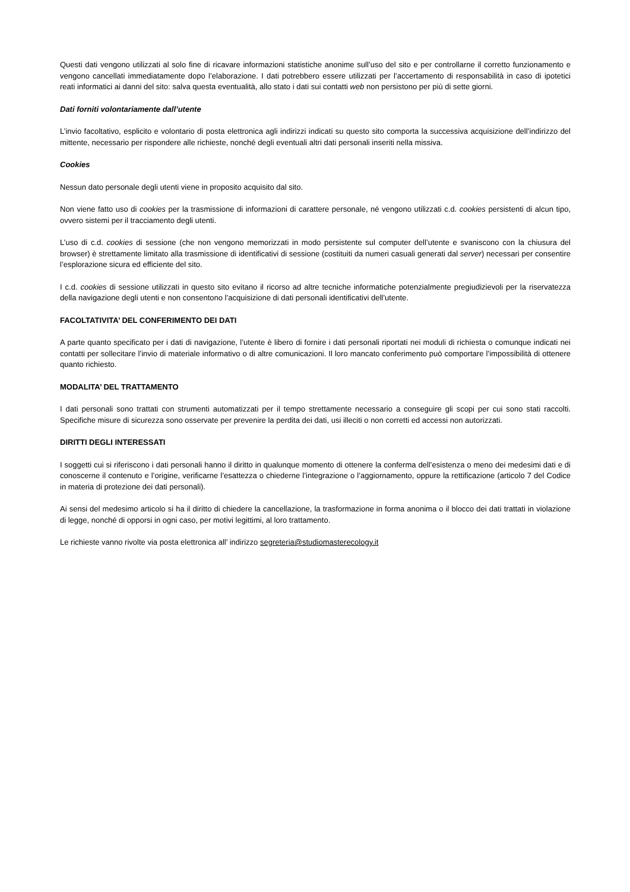Questi dati vengono utilizzati al solo fine di ricavare informazioni statistiche anonime sull’uso del sito e per controllarne il corretto funzionamento e vengono cancellati immediatamente dopo l’elaborazione. I dati potrebbero essere utilizzati per l’accertamento di responsabilità in caso di ipotetici reati informatici ai danni del sito: salva questa eventualità, allo stato i dati sui contatti web non persistono per più di sette giorni.
Dati forniti volontariamente dall’utente
L’invio facoltativo, esplicito e volontario di posta elettronica agli indirizzi indicati su questo sito comporta la successiva acquisizione dell’indirizzo del mittente, necessario per rispondere alle richieste, nonché degli eventuali altri dati personali inseriti nella missiva.
Cookies
Nessun dato personale degli utenti viene in proposito acquisito dal sito.
Non viene fatto uso di cookies per la trasmissione di informazioni di carattere personale, né vengono utilizzati c.d. cookies persistenti di alcun tipo, ovvero sistemi per il tracciamento degli utenti.
L’uso di c.d. cookies di sessione (che non vengono memorizzati in modo persistente sul computer dell’utente e svaniscono con la chiusura del browser) è strettamente limitato alla trasmissione di identificativi di sessione (costituiti da numeri casuali generati dal server) necessari per consentire l’esplorazione sicura ed efficiente del sito.
I c.d. cookies di sessione utilizzati in questo sito evitano il ricorso ad altre tecniche informatiche potenzialmente pregiudizievoli per la riservatezza della navigazione degli utenti e non consentono l’acquisizione di dati personali identificativi dell’utente.
FACOLTATIVITA’ DEL CONFERIMENTO DEI DATI
A parte quanto specificato per i dati di navigazione, l’utente è libero di fornire i dati personali riportati nei moduli di richiesta o comunque indicati nei contatti per sollecitare l’invio di materiale informativo o di altre comunicazioni. Il loro mancato conferimento può comportare l’impossibilità di ottenere quanto richiesto.
MODALITA’ DEL TRATTAMENTO
I dati personali sono trattati con strumenti automatizzati per il tempo strettamente necessario a conseguire gli scopi per cui sono stati raccolti. Specifiche misure di sicurezza sono osservate per prevenire la perdita dei dati, usi illeciti o non corretti ed accessi non autorizzati.
DIRITTI DEGLI INTERESSATI
I soggetti cui si riferiscono i dati personali hanno il diritto in qualunque momento di ottenere la conferma dell’esistenza o meno dei medesimi dati e di conoscerne il contenuto e l’origine, verificarne l’esattezza o chiederne l’integrazione o l’aggiornamento, oppure la rettificazione (articolo 7 del Codice in materia di protezione dei dati personali).
Ai sensi del medesimo articolo si ha il diritto di chiedere la cancellazione, la trasformazione in forma anonima o il blocco dei dati trattati in violazione di legge, nonché di opporsi in ogni caso, per motivi legittimi, al loro trattamento.
Le richieste vanno rivolte via posta elettronica all’ indirizzo segreteria@studiomasterecology.it